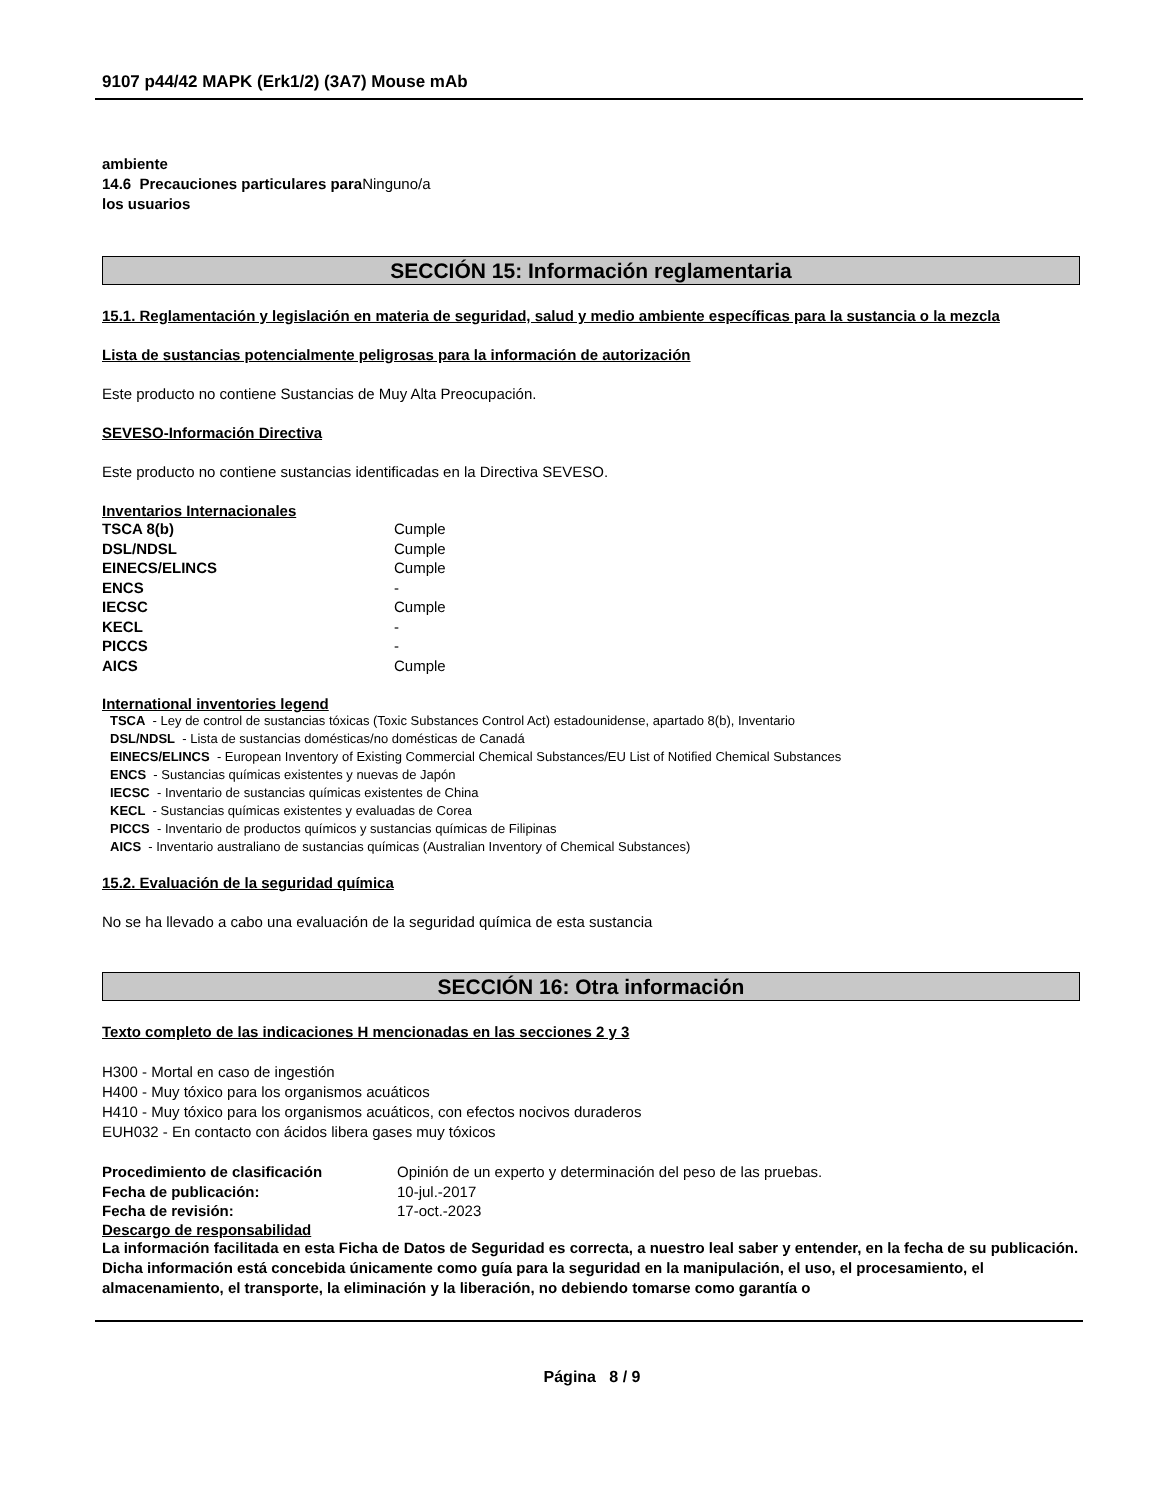9107 p44/42 MAPK (Erk1/2) (3A7) Mouse mAb
ambiente
14.6 Precauciones particulares para Ninguno/a
los usuarios
SECCIÓN 15: Información reglamentaria
15.1. Reglamentación y legislación en materia de seguridad, salud y medio ambiente específicas para la sustancia o la mezcla
Lista de sustancias potencialmente peligrosas para la información de autorización
Este producto no contiene Sustancias de Muy Alta Preocupación.
SEVESO-Información Directiva
Este producto no contiene sustancias identificadas en la Directiva SEVESO.
Inventarios Internacionales
| TSCA 8(b) | Cumple |
| DSL/NDSL | Cumple |
| EINECS/ELINCS | Cumple |
| ENCS | - |
| IECSC | Cumple |
| KECL | - |
| PICCS | - |
| AICS | Cumple |
International inventories legend
TSCA - Ley de control de sustancias tóxicas (Toxic Substances Control Act) estadounidense, apartado 8(b), Inventario
DSL/NDSL - Lista de sustancias domésticas/no domésticas de Canadá
EINECS/ELINCS - European Inventory of Existing Commercial Chemical Substances/EU List of Notified Chemical Substances
ENCS - Sustancias químicas existentes y nuevas de Japón
IECSC - Inventario de sustancias químicas existentes de China
KECL - Sustancias químicas existentes y evaluadas de Corea
PICCS - Inventario de productos químicos y sustancias químicas de Filipinas
AICS - Inventario australiano de sustancias químicas (Australian Inventory of Chemical Substances)
15.2. Evaluación de la seguridad química
No se ha llevado a cabo una evaluación de la seguridad química de esta sustancia
SECCIÓN 16: Otra información
Texto completo de las indicaciones H mencionadas en las secciones 2 y 3
H300 - Mortal en caso de ingestión
H400 - Muy tóxico para los organismos acuáticos
H410 - Muy tóxico para los organismos acuáticos, con efectos nocivos duraderos
EUH032 - En contacto con ácidos libera gases muy tóxicos
| Procedimiento de clasificación | Opinión de un experto y determinación del peso de las pruebas. |
| Fecha de publicación: | 10-jul.-2017 |
| Fecha de revisión: | 17-oct.-2023 |
Descargo de responsabilidad
La información facilitada en esta Ficha de Datos de Seguridad es correcta, a nuestro leal saber y entender, en la fecha de su publicación. Dicha información está concebida únicamente como guía para la seguridad en la manipulación, el uso, el procesamiento, el almacenamiento, el transporte, la eliminación y la liberación, no debiendo tomarse como garantía o
Página 8 / 9